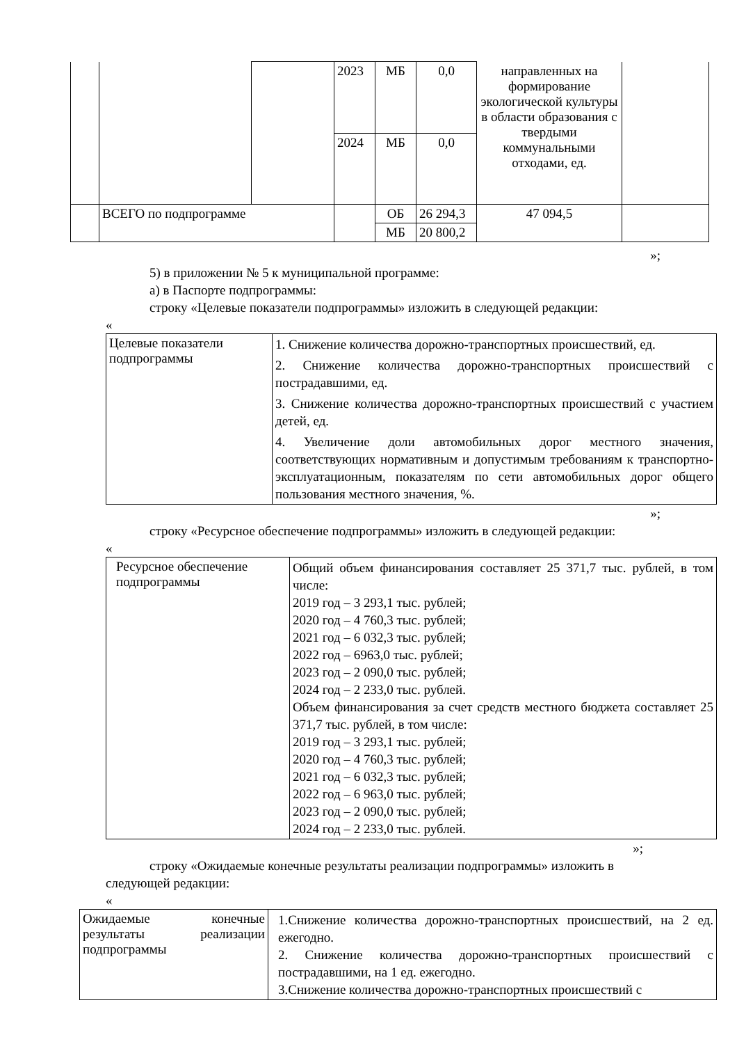| | | | 2023 | МБ | 0,0 | направленных на формирование экологической культуры в области образования с твердыми коммунальными отходами, ед. | |
| | | | 2024 | МБ | 0,0 | | |
| | ВСЕГО по подпрограмме | | | ОБ | 26 294,3 | 47 094,5 | |
| | | | | МБ | 20 800,2 | | |
»;
5) в приложении № 5 к муниципальной программе:
а) в Паспорте подпрограммы:
строку «Целевые показатели подпрограммы» изложить в следующей редакции:
«
| Целевые показатели подпрограммы | 1. Снижение количества дорожно-транспортных происшествий, ед. 2. Снижение количества дорожно-транспортных происшествий с пострадавшими, ед. 3. Снижение количества дорожно-транспортных происшествий с участием детей, ед. 4. Увеличение доли автомобильных дорог местного значения, соответствующих нормативным и допустимым требованиям к транспортно-эксплуатационным, показателям по сети автомобильных дорог общего пользования местного значения, %. |
»;
строку «Ресурсное обеспечение подпрограммы» изложить в следующей редакции:
«
| Ресурсное обеспечение подпрограммы | Общий объем финансирования составляет 25 371,7 тыс. рублей, в том числе: 2019 год – 3 293,1 тыс. рублей; 2020 год – 4 760,3 тыс. рублей; 2021 год – 6 032,3 тыс. рублей; 2022 год – 6963,0 тыс. рублей; 2023 год – 2 090,0 тыс. рублей; 2024 год – 2 233,0 тыс. рублей. Объем финансирования за счет средств местного бюджета составляет 25 371,7 тыс. рублей, в том числе: 2019 год – 3 293,1 тыс. рублей; 2020 год – 4 760,3 тыс. рублей; 2021 год – 6 032,3 тыс. рублей; 2022 год – 6 963,0 тыс. рублей; 2023 год – 2 090,0 тыс. рублей; 2024 год – 2 233,0 тыс. рублей. |
»;
строку «Ожидаемые конечные результаты реализации подпрограммы» изложить в
следующей редакции:
«
| Ожидаемые конечные результаты реализации подпрограммы | 1.Снижение количества дорожно-транспортных происшествий, на 2 ед. ежегодно. 2. Снижение количества дорожно-транспортных происшествий с пострадавшими, на 1 ед. ежегодно. 3.Снижение количества дорожно-транспортных происшествий с |